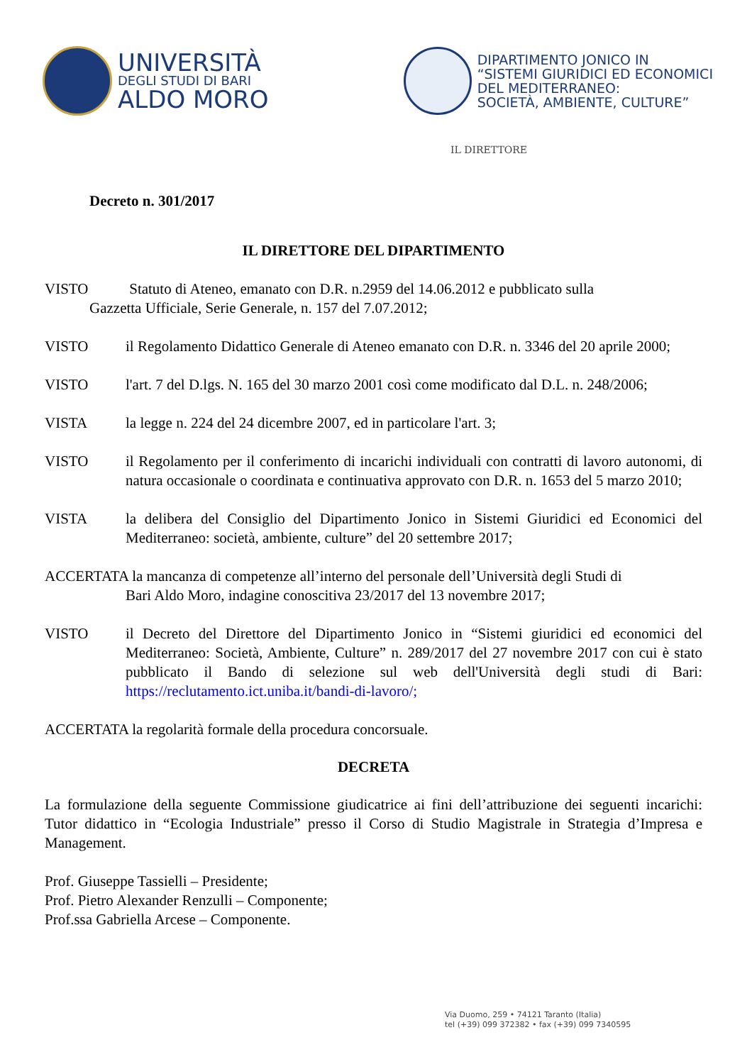UNIVERSITÀ
DEGLI STUDI DI BARI
ALDO MORO
DIPARTIMENTO JONICO IN
“SISTEMI GIURIDICI ED ECONOMICI
DEL MEDITERRANEO:
SOCIETÀ, AMBIENTE, CULTURE”
IL DIRETTORE
Decreto n. 301/2017
IL DIRETTORE DEL DIPARTIMENTO
VISTO Statuto di Ateneo, emanato con D.R. n.2959 del 14.06.2012 e pubblicato sulla
Gazzetta Ufficiale, Serie Generale, n. 157 del 7.07.2012;
VISTO il Regolamento Didattico Generale di Ateneo emanato con D.R. n. 3346 del 20 aprile 2000;
VISTO l'art. 7 del D.lgs. N. 165 del 30 marzo 2001 così come modificato dal D.L. n. 248/2006;
VISTA la legge n. 224 del 24 dicembre 2007, ed in particolare l'art. 3;
VISTO il Regolamento per il conferimento di incarichi individuali con contratti di lavoro autonomi, di natura occasionale o coordinata e continuativa approvato con D.R. n. 1653 del 5 marzo 2010;
VISTA la delibera del Consiglio del Dipartimento Jonico in Sistemi Giuridici ed Economici del Mediterraneo: società, ambiente, culture” del 20 settembre 2017;
ACCERTATA la mancanza di competenze all’interno del personale dell’Università degli Studi di
Bari Aldo Moro, indagine conoscitiva 23/2017 del 13 novembre 2017;
VISTO il Decreto del Direttore del Dipartimento Jonico in “Sistemi giuridici ed economici del Mediterraneo: Società, Ambiente, Culture” n. 289/2017 del 27 novembre 2017 con cui è stato pubblicato il Bando di selezione sul web dell'Università degli studi di Bari: https://reclutamento.ict.uniba.it/bandi-di-lavoro/;
ACCERTATA la regolarità formale della procedura concorsuale.
DECRETA
La formulazione della seguente Commissione giudicatrice ai fini dell’attribuzione dei seguenti incarichi: Tutor didattico in “Ecologia Industriale” presso il Corso di Studio Magistrale in Strategia d’Impresa e Management.
Prof. Giuseppe Tassielli – Presidente;
Prof. Pietro Alexander Renzulli – Componente;
Prof.ssa Gabriella Arcese – Componente.
Via Duomo, 259 • 74121 Taranto (Italia)
tel (+39) 099 372382 • fax (+39) 099 7340595